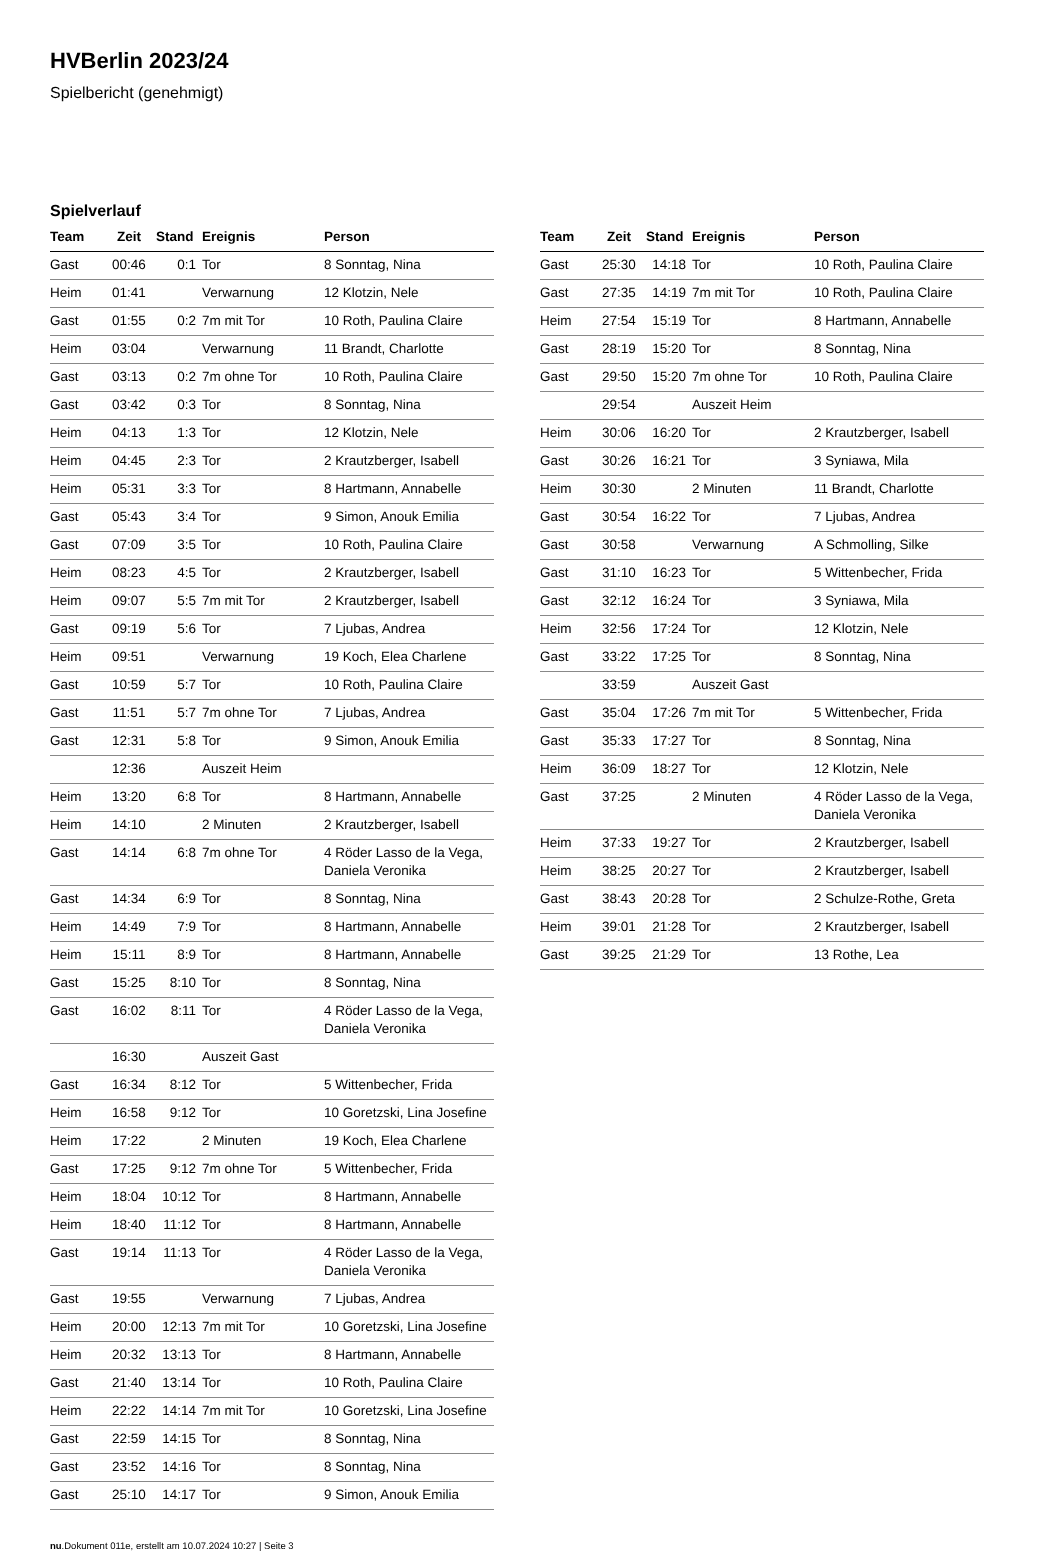HVBerlin 2023/24
Spielbericht (genehmigt)
Spielverlauf
| Team | Zeit | Stand | Ereignis | Person |
| --- | --- | --- | --- | --- |
| Gast | 00:46 | 0:1 | Tor | 8 Sonntag, Nina |
| Heim | 01:41 | | Verwarnung | 12 Klotzin, Nele |
| Gast | 01:55 | 0:2 | 7m mit Tor | 10 Roth, Paulina Claire |
| Heim | 03:04 | | Verwarnung | 11 Brandt, Charlotte |
| Gast | 03:13 | 0:2 | 7m ohne Tor | 10 Roth, Paulina Claire |
| Gast | 03:42 | 0:3 | Tor | 8 Sonntag, Nina |
| Heim | 04:13 | 1:3 | Tor | 12 Klotzin, Nele |
| Heim | 04:45 | 2:3 | Tor | 2 Krautzberger, Isabell |
| Heim | 05:31 | 3:3 | Tor | 8 Hartmann, Annabelle |
| Gast | 05:43 | 3:4 | Tor | 9 Simon, Anouk Emilia |
| Gast | 07:09 | 3:5 | Tor | 10 Roth, Paulina Claire |
| Heim | 08:23 | 4:5 | Tor | 2 Krautzberger, Isabell |
| Heim | 09:07 | 5:5 | 7m mit Tor | 2 Krautzberger, Isabell |
| Gast | 09:19 | 5:6 | Tor | 7 Ljubas, Andrea |
| Heim | 09:51 | | Verwarnung | 19 Koch, Elea Charlene |
| Gast | 10:59 | 5:7 | Tor | 10 Roth, Paulina Claire |
| Gast | 11:51 | 5:7 | 7m ohne Tor | 7 Ljubas, Andrea |
| Gast | 12:31 | 5:8 | Tor | 9 Simon, Anouk Emilia |
| | 12:36 | | Auszeit Heim | |
| Heim | 13:20 | 6:8 | Tor | 8 Hartmann, Annabelle |
| Heim | 14:10 | | 2 Minuten | 2 Krautzberger, Isabell |
| Gast | 14:14 | 6:8 | 7m ohne Tor | 4 Röder Lasso de la Vega, Daniela Veronika |
| Gast | 14:34 | 6:9 | Tor | 8 Sonntag, Nina |
| Heim | 14:49 | 7:9 | Tor | 8 Hartmann, Annabelle |
| Heim | 15:11 | 8:9 | Tor | 8 Hartmann, Annabelle |
| Gast | 15:25 | 8:10 | Tor | 8 Sonntag, Nina |
| Gast | 16:02 | 8:11 | Tor | 4 Röder Lasso de la Vega, Daniela Veronika |
| | 16:30 | | Auszeit Gast | |
| Gast | 16:34 | 8:12 | Tor | 5 Wittenbecher, Frida |
| Heim | 16:58 | 9:12 | Tor | 10 Goretzski, Lina Josefine |
| Heim | 17:22 | | 2 Minuten | 19 Koch, Elea Charlene |
| Gast | 17:25 | 9:12 | 7m ohne Tor | 5 Wittenbecher, Frida |
| Heim | 18:04 | 10:12 | Tor | 8 Hartmann, Annabelle |
| Heim | 18:40 | 11:12 | Tor | 8 Hartmann, Annabelle |
| Gast | 19:14 | 11:13 | Tor | 4 Röder Lasso de la Vega, Daniela Veronika |
| Gast | 19:55 | | Verwarnung | 7 Ljubas, Andrea |
| Heim | 20:00 | 12:13 | 7m mit Tor | 10 Goretzski, Lina Josefine |
| Heim | 20:32 | 13:13 | Tor | 8 Hartmann, Annabelle |
| Gast | 21:40 | 13:14 | Tor | 10 Roth, Paulina Claire |
| Heim | 22:22 | 14:14 | 7m mit Tor | 10 Goretzski, Lina Josefine |
| Gast | 22:59 | 14:15 | Tor | 8 Sonntag, Nina |
| Gast | 23:52 | 14:16 | Tor | 8 Sonntag, Nina |
| Gast | 25:10 | 14:17 | Tor | 9 Simon, Anouk Emilia |
| Team | Zeit | Stand | Ereignis | Person |
| --- | --- | --- | --- | --- |
| Gast | 25:30 | 14:18 | Tor | 10 Roth, Paulina Claire |
| Gast | 27:35 | 14:19 | 7m mit Tor | 10 Roth, Paulina Claire |
| Heim | 27:54 | 15:19 | Tor | 8 Hartmann, Annabelle |
| Gast | 28:19 | 15:20 | Tor | 8 Sonntag, Nina |
| Gast | 29:50 | 15:20 | 7m ohne Tor | 10 Roth, Paulina Claire |
| | 29:54 | | Auszeit Heim | |
| Heim | 30:06 | 16:20 | Tor | 2 Krautzberger, Isabell |
| Gast | 30:26 | 16:21 | Tor | 3 Syniawa, Mila |
| Heim | 30:30 | | 2 Minuten | 11 Brandt, Charlotte |
| Gast | 30:54 | 16:22 | Tor | 7 Ljubas, Andrea |
| Gast | 30:58 | | Verwarnung | A Schmolling, Silke |
| Gast | 31:10 | 16:23 | Tor | 5 Wittenbecher, Frida |
| Gast | 32:12 | 16:24 | Tor | 3 Syniawa, Mila |
| Heim | 32:56 | 17:24 | Tor | 12 Klotzin, Nele |
| Gast | 33:22 | 17:25 | Tor | 8 Sonntag, Nina |
| | 33:59 | | Auszeit Gast | |
| Gast | 35:04 | 17:26 | 7m mit Tor | 5 Wittenbecher, Frida |
| Gast | 35:33 | 17:27 | Tor | 8 Sonntag, Nina |
| Heim | 36:09 | 18:27 | Tor | 12 Klotzin, Nele |
| Gast | 37:25 | | 2 Minuten | 4 Röder Lasso de la Vega, Daniela Veronika |
| Heim | 37:33 | 19:27 | Tor | 2 Krautzberger, Isabell |
| Heim | 38:25 | 20:27 | Tor | 2 Krautzberger, Isabell |
| Gast | 38:43 | 20:28 | Tor | 2 Schulze-Rothe, Greta |
| Heim | 39:01 | 21:28 | Tor | 2 Krautzberger, Isabell |
| Gast | 39:25 | 21:29 | Tor | 13 Rothe, Lea |
nu.Dokument 011e, erstellt am 10.07.2024 10:27 | Seite 3